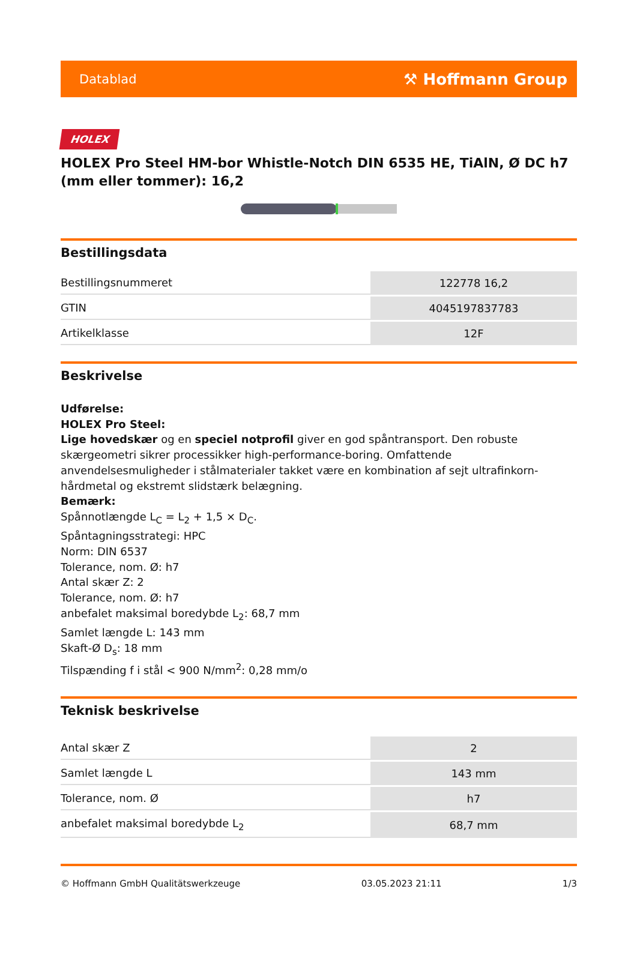Datablad ⚒ Hoffmann Group
HOLEX
HOLEX Pro Steel HM-bor Whistle-Notch DIN 6535 HE, TiAlN, Ø DC h7 (mm eller tommer): 16,2
Bestillingsdata
| Bestillingsnummeret | 122778 16,2 |
| GTIN | 4045197837783 |
| Artikelklasse | 12F |
Beskrivelse
Udførelse:
HOLEX Pro Steel:
Lige hovedskær og en speciel notprofil giver en god spåntransport. Den robuste skærgeometri sikrer processikker high-performance-boring. Omfattende anvendelsesmuligheder i stålmaterialer takket være en kombination af sejt ultrafinkorn-hårdmetal og ekstremt slidstærk belægning.
Bemærk:
Spånnotlængde L<sub>C</sub> = L<sub>2</sub> + 1,5 × D<sub>C</sub>.
Spåntagningsstrategi: HPC
Norm: DIN 6537
Tolerance, nom. Ø: h7
Antal skær Z: 2
Tolerance, nom. Ø: h7
anbefalet maksimal boredybde L<sub>2</sub>: 68,7 mm
Samlet længde L: 143 mm
Skaft-Ø D<sub>s</sub>: 18 mm
Tilspænding f i stål < 900 N/mm<sup>2</sup>: 0,28 mm/o
Teknisk beskrivelse
| Antal skær Z | 2 |
| Samlet længde L | 143 mm |
| Tolerance, nom. Ø | h7 |
| anbefalet maksimal boredybde L<sub>2</sub> | 68,7 mm |
© Hoffmann GmbH Qualitätswerkzeuge 03.05.2023 21:11 1/3